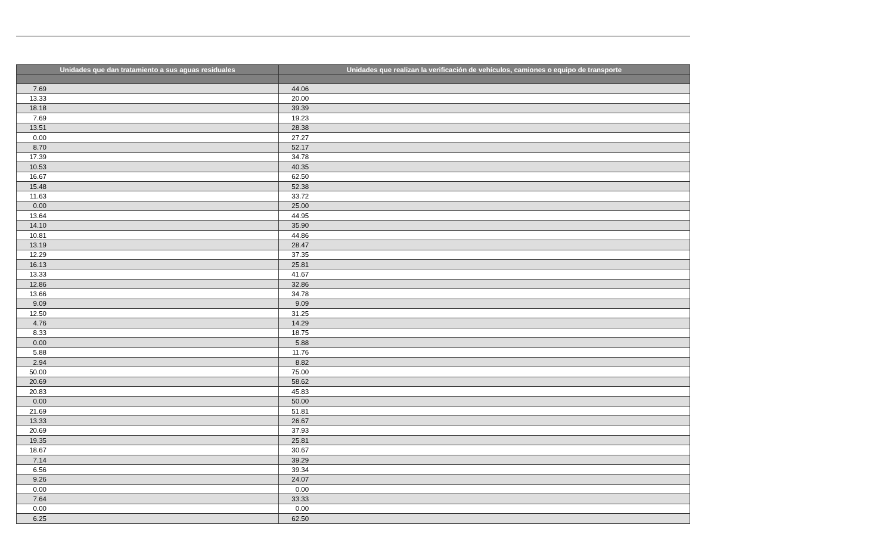| Unidades que dan tratamiento a sus aguas residuales | Unidades que realizan la verificación de vehículos, camiones o equipo de transporte |
| --- | --- |
| 7.69 | 44.06 |
| 13.33 | 20.00 |
| 18.18 | 39.39 |
| 7.69 | 19.23 |
| 13.51 | 28.38 |
| 0.00 | 27.27 |
| 8.70 | 52.17 |
| 17.39 | 34.78 |
| 10.53 | 40.35 |
| 16.67 | 62.50 |
| 15.48 | 52.38 |
| 11.63 | 33.72 |
| 0.00 | 25.00 |
| 13.64 | 44.95 |
| 14.10 | 35.90 |
| 10.81 | 44.86 |
| 13.19 | 28.47 |
| 12.29 | 37.35 |
| 16.13 | 25.81 |
| 13.33 | 41.67 |
| 12.86 | 32.86 |
| 13.66 | 34.78 |
| 9.09 | 9.09 |
| 12.50 | 31.25 |
| 4.76 | 14.29 |
| 8.33 | 18.75 |
| 0.00 | 5.88 |
| 5.88 | 11.76 |
| 2.94 | 8.82 |
| 50.00 | 75.00 |
| 20.69 | 58.62 |
| 20.83 | 45.83 |
| 0.00 | 50.00 |
| 21.69 | 51.81 |
| 13.33 | 26.67 |
| 20.69 | 37.93 |
| 19.35 | 25.81 |
| 18.67 | 30.67 |
| 7.14 | 39.29 |
| 6.56 | 39.34 |
| 9.26 | 24.07 |
| 0.00 | 0.00 |
| 7.64 | 33.33 |
| 0.00 | 0.00 |
| 6.25 | 62.50 |